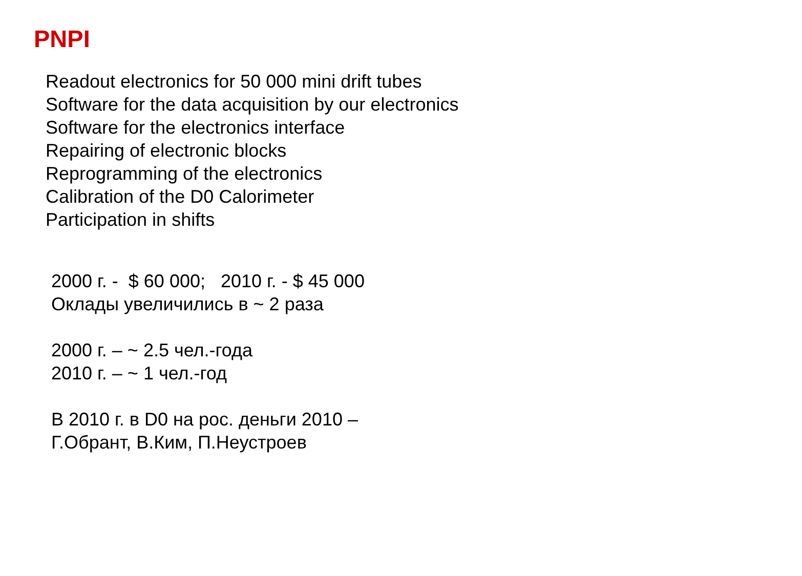PNPI
Readout electronics for 50 000 mini drift tubes
Software for the data acquisition by our electronics
Software for the electronics interface
Repairing of electronic blocks
Reprogramming of the electronics
Calibration of the D0 Calorimeter
Participation in shifts
2000 г. - $ 60 000; 2010 г. - $ 45 000
Оклады увеличились в ~ 2 раза
2000 г. – ~ 2.5 чел.-года
2010 г. – ~ 1 чел.-год
В 2010 г. в D0 на рос. деньги 2010 –
Г.Обрант, В.Ким, П.Неустроев